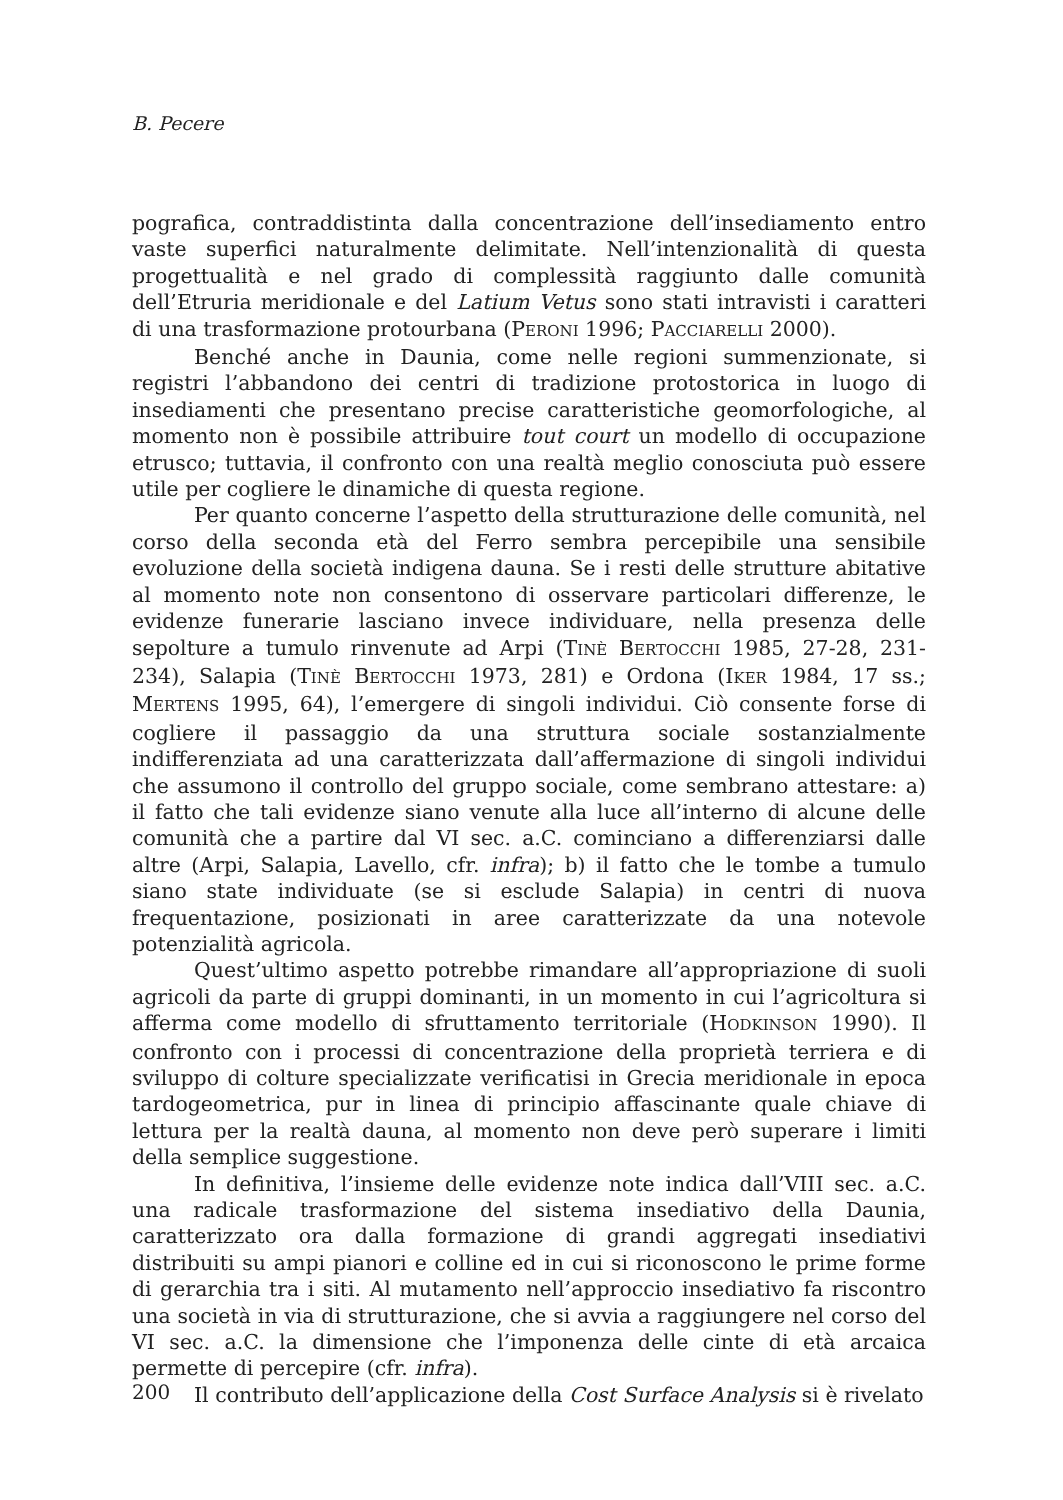B. Pecere
pografica, contraddistinta dalla concentrazione dell’insediamento entro vaste superfici naturalmente delimitate. Nell’intenzionalità di questa progettualità e nel grado di complessità raggiunto dalle comunità dell’Etruria meridionale e del Latium Vetus sono stati intravisti i caratteri di una trasformazione protourbana (PERONI 1996; PACCIARELLI 2000).
Benché anche in Daunia, come nelle regioni summenzionate, si registri l’abbandono dei centri di tradizione protostorica in luogo di insediamenti che presentano precise caratteristiche geomorfologiche, al momento non è possibile attribuire tout court un modello di occupazione etrusco; tuttavia, il confronto con una realtà meglio conosciuta può essere utile per cogliere le dinamiche di questa regione.
Per quanto concerne l’aspetto della strutturazione delle comunità, nel corso della seconda età del Ferro sembra percepibile una sensibile evoluzione della società indigena dauna. Se i resti delle strutture abitative al momento note non consentono di osservare particolari differenze, le evidenze funerarie lasciano invece individuare, nella presenza delle sepolture a tumulo rinvenute ad Arpi (TINÈ BERTOCCHI 1985, 27-28, 231-234), Salapia (TINÈ BERTOCCHI 1973, 281) e Ordona (IKER 1984, 17 ss.; MERTENS 1995, 64), l’emergere di singoli individui. Ciò consente forse di cogliere il passaggio da una struttura sociale sostanzialmente indifferenziata ad una caratterizzata dall’affermazione di singoli individui che assumono il controllo del gruppo sociale, come sembrano attestare: a) il fatto che tali evidenze siano venute alla luce all’interno di alcune delle comunità che a partire dal VI sec. a.C. cominciano a differenziarsi dalle altre (Arpi, Salapia, Lavello, cfr. infra); b) il fatto che le tombe a tumulo siano state individuate (se si esclude Salapia) in centri di nuova frequentazione, posizionati in aree caratterizzate da una notevole potenzialità agricola.
Quest’ultimo aspetto potrebbe rimandare all’appropriazione di suoli agricoli da parte di gruppi dominanti, in un momento in cui l’agricoltura si afferma come modello di sfruttamento territoriale (HODKINSON 1990). Il confronto con i processi di concentrazione della proprietà terriera e di sviluppo di colture specializzate verificatisi in Grecia meridionale in epoca tardogeometrica, pur in linea di principio affascinante quale chiave di lettura per la realtà dauna, al momento non deve però superare i limiti della semplice suggestione.
In definitiva, l’insieme delle evidenze note indica dall’VIII sec. a.C. una radicale trasformazione del sistema insediativo della Daunia, caratterizzato ora dalla formazione di grandi aggregati insediativi distribuiti su ampi pianori e colline ed in cui si riconoscono le prime forme di gerarchia tra i siti. Al mutamento nell’approccio insediativo fa riscontro una società in via di strutturazione, che si avvia a raggiungere nel corso del VI sec. a.C. la dimensione che l’imponenza delle cinte di età arcaica permette di percepire (cfr. infra).
Il contributo dell’applicazione della Cost Surface Analysis si è rivelato
200